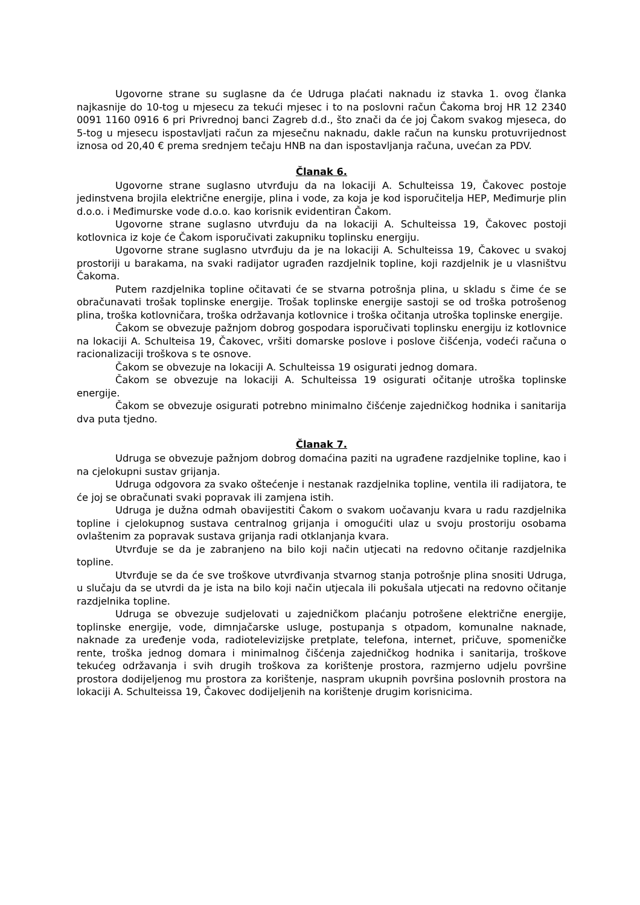Ugovorne strane su suglasne da će Udruga plaćati naknadu iz stavka 1. ovog članka najkasnije do 10-tog u mjesecu za tekući mjesec i to na poslovni račun Čakoma broj HR 12 2340 0091 1160 0916 6 pri Privrednoj banci Zagreb d.d., što znači da će joj Čakom svakog mjeseca, do 5-tog u mjesecu ispostavljati račun za mjesečnu naknadu, dakle račun na kunsku protuvrijednost iznosa od 20,40 € prema srednjem tečaju HNB na dan ispostavljanja računa, uvećan za PDV.
Članak 6.
Ugovorne strane suglasno utvrđuju da na lokaciji A. Schulteissa 19, Čakovec postoje jedinstvena brojila električne energije, plina i vode, za koja je kod isporučitelja HEP, Međimurje plin d.o.o. i Međimurske vode d.o.o. kao korisnik evidentiran Čakom.
Ugovorne strane suglasno utvrđuju da na lokaciji A. Schulteissa 19, Čakovec postoji kotlovnica iz koje će Čakom isporučivati zakupniku toplinsku energiju.
Ugovorne strane suglasno utvrđuju da je na lokaciji A. Schulteissa 19, Čakovec u svakoj prostoriji u barakama, na svaki radijator ugrađen razdjelnik topline, koji razdjelnik je u vlasništvu Čakoma.
Putem razdjelnika topline očitavati će se stvarna potrošnja plina, u skladu s čime će se obračunavati trošak toplinske energije. Trošak toplinske energije sastoji se od troška potrošenog plina, troška kotlovničara, troška održavanja kotlovnice i troška očitanja utroška toplinske energije.
Čakom se obvezuje pažnjom dobrog gospodara isporučivati toplinsku energiju iz kotlovnice na lokaciji A. Schulteisa 19, Čakovec, vršiti domarske poslove i poslove čišćenja, vodeći računa o racionalizaciji troškova s te osnove.
Čakom se obvezuje na lokaciji A. Schulteissa 19 osigurati jednog domara.
Čakom se obvezuje na lokaciji A. Schulteissa 19 osigurati očitanje utroška toplinske energije.
Čakom se obvezuje osigurati potrebno minimalno čišćenje zajedničkog hodnika i sanitarija dva puta tjedno.
Članak 7.
Udruga se obvezuje pažnjom dobrog domaćina paziti na ugrađene razdjelnike topline, kao i na cjelokupni sustav grijanja.
Udruga odgovora za svako oštećenje i nestanak razdjelnika topline, ventila ili radijatora, te će joj se obračunati svaki popravak ili zamjena istih.
Udruga je dužna odmah obavijestiti Čakom o svakom uočavanju kvara u radu razdjelnika topline i cjelokupnog sustava centralnog grijanja i omogućiti ulaz u svoju prostoriju osobama ovlaštenim za popravak sustava grijanja radi otklanjanja kvara.
Utvrđuje se da je zabranjeno na bilo koji način utjecati na redovno očitanje razdjelnika topline.
Utvrđuje se da će sve troškove utvrđivanja stvarnog stanja potrošnje plina snositi Udruga, u slučaju da se utvrdi da je ista na bilo koji način utjecala ili pokušala utjecati na redovno očitanje razdjelnika topline.
Udruga se obvezuje sudjelovati u zajedničkom plaćanju potrošene električne energije, toplinske energije, vode, dimnjačarske usluge, postupanja s otpadom, komunalne naknade, naknade za uređenje voda, radiotelevizijske pretplate, telefona, internet, pričuve, spomeničke rente, troška jednog domara i minimalnog čišćenja zajedničkog hodnika i sanitarija, troškove tekućeg održavanja i svih drugih troškova za korištenje prostora, razmjerno udjelu površine prostora dodijeljenog mu prostora za korištenje, naspram ukupnih površina poslovnih prostora na lokaciji A. Schulteissa 19, Čakovec dodijeljenih na korištenje drugim korisnicima.